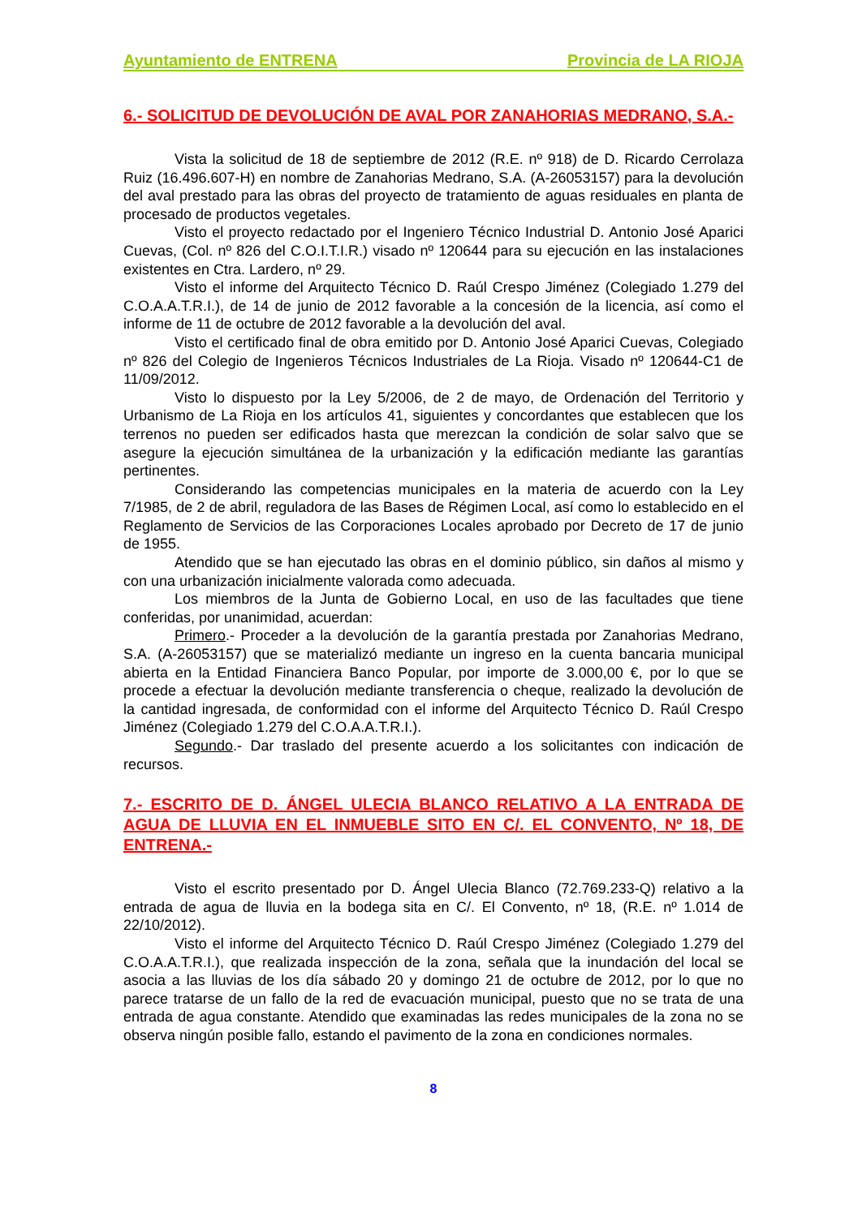Ayuntamiento de ENTRENA Provincia de LA RIOJA
6.- SOLICITUD DE DEVOLUCIÓN DE AVAL POR ZANAHORIAS MEDRANO, S.A.-
Vista la solicitud de 18 de septiembre de 2012 (R.E. nº 918) de D. Ricardo Cerrolaza Ruiz (16.496.607-H) en nombre de Zanahorias Medrano, S.A. (A-26053157) para la devolución del aval prestado para las obras del proyecto de tratamiento de aguas residuales en planta de procesado de productos vegetales.
Visto el proyecto redactado por el Ingeniero Técnico Industrial D. Antonio José Aparici Cuevas, (Col. nº 826 del C.O.I.T.I.R.) visado nº 120644 para su ejecución en las instalaciones existentes en Ctra. Lardero, nº 29.
Visto el informe del Arquitecto Técnico D. Raúl Crespo Jiménez (Colegiado 1.279 del C.O.A.A.T.R.I.), de 14 de junio de 2012 favorable a la concesión de la licencia, así como el informe de 11 de octubre de 2012 favorable a la devolución del aval.
Visto el certificado final de obra emitido por D. Antonio José Aparici Cuevas, Colegiado nº 826 del Colegio de Ingenieros Técnicos Industriales de La Rioja. Visado nº 120644-C1 de 11/09/2012.
Visto lo dispuesto por la Ley 5/2006, de 2 de mayo, de Ordenación del Territorio y Urbanismo de La Rioja en los artículos 41, siguientes y concordantes que establecen que los terrenos no pueden ser edificados hasta que merezcan la condición de solar salvo que se asegure la ejecución simultánea de la urbanización y la edificación mediante las garantías pertinentes.
Considerando las competencias municipales en la materia de acuerdo con la Ley 7/1985, de 2 de abril, reguladora de las Bases de Régimen Local, así como lo establecido en el Reglamento de Servicios de las Corporaciones Locales aprobado por Decreto de 17 de junio de 1955.
Atendido que se han ejecutado las obras en el dominio público, sin daños al mismo y con una urbanización inicialmente valorada como adecuada.
Los miembros de la Junta de Gobierno Local, en uso de las facultades que tiene conferidas, por unanimidad, acuerdan:
Primero.- Proceder a la devolución de la garantía prestada por Zanahorias Medrano, S.A. (A-26053157) que se materializó mediante un ingreso en la cuenta bancaria municipal abierta en la Entidad Financiera Banco Popular, por importe de 3.000,00 €, por lo que se procede a efectuar la devolución mediante transferencia o cheque, realizado la devolución de la cantidad ingresada, de conformidad con el informe del Arquitecto Técnico D. Raúl Crespo Jiménez (Colegiado 1.279 del C.O.A.A.T.R.I.).
Segundo.- Dar traslado del presente acuerdo a los solicitantes con indicación de recursos.
7.- ESCRITO DE D. ÁNGEL ULECIA BLANCO RELATIVO A LA ENTRADA DE AGUA DE LLUVIA EN EL INMUEBLE SITO EN C/. EL CONVENTO, Nº 18, DE ENTRENA.-
Visto el escrito presentado por D. Ángel Ulecia Blanco (72.769.233-Q) relativo a la entrada de agua de lluvia en la bodega sita en C/. El Convento, nº 18, (R.E. nº 1.014 de 22/10/2012).
Visto el informe del Arquitecto Técnico D. Raúl Crespo Jiménez (Colegiado 1.279 del C.O.A.A.T.R.I.), que realizada inspección de la zona, señala que la inundación del local se asocia a las lluvias de los día sábado 20 y domingo 21 de octubre de 2012, por lo que no parece tratarse de un fallo de la red de evacuación municipal, puesto que no se trata de una entrada de agua constante. Atendido que examinadas las redes municipales de la zona no se observa ningún posible fallo, estando el pavimento de la zona en condiciones normales.
8